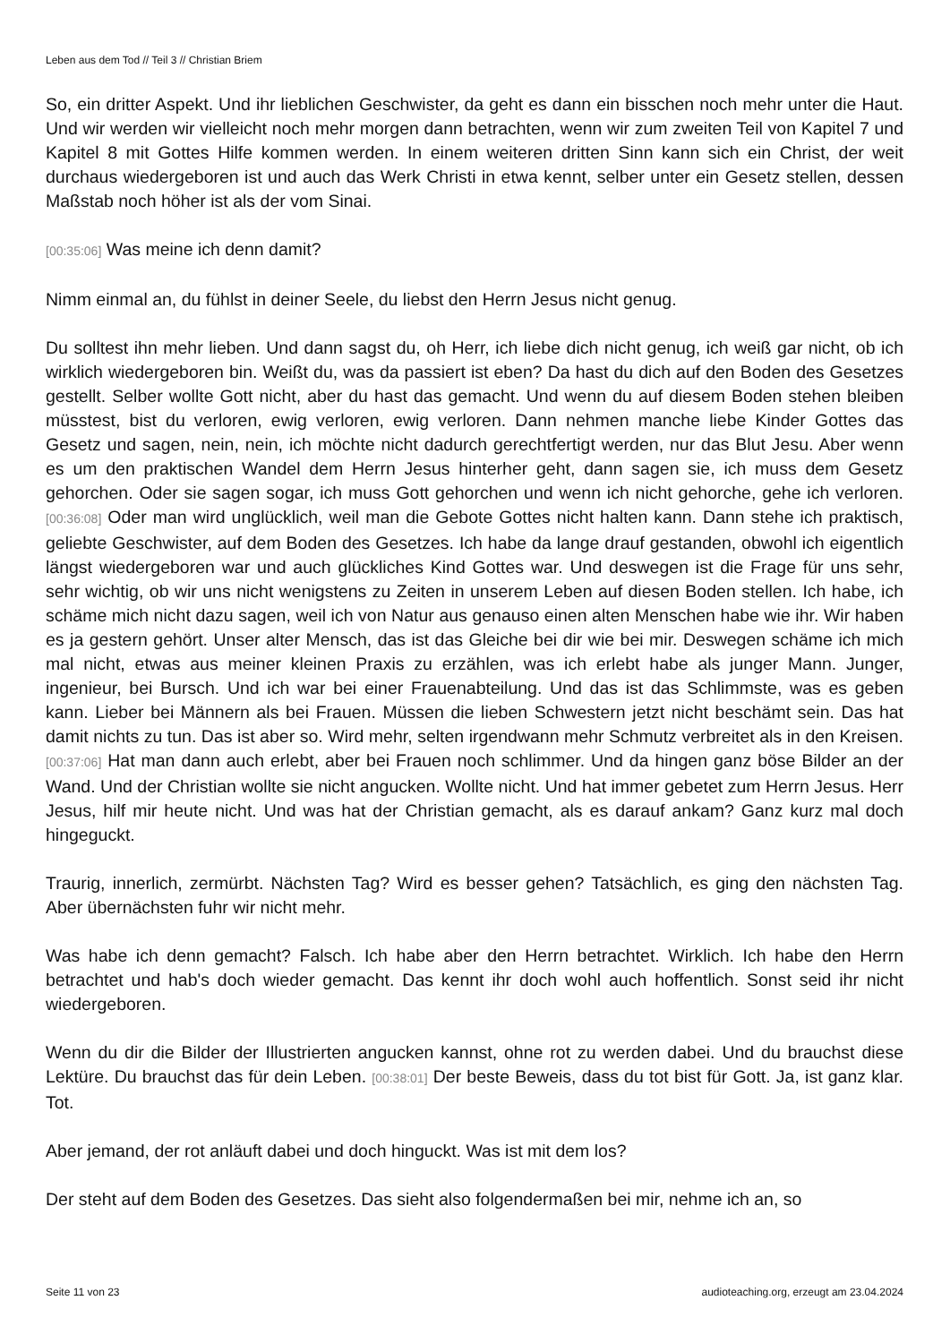Leben aus dem Tod // Teil 3 // Christian Briem
So, ein dritter Aspekt. Und ihr lieblichen Geschwister, da geht es dann ein bisschen noch mehr unter die Haut. Und wir werden wir vielleicht noch mehr morgen dann betrachten, wenn wir zum zweiten Teil von Kapitel 7 und Kapitel 8 mit Gottes Hilfe kommen werden. In einem weiteren dritten Sinn kann sich ein Christ, der weit durchaus wiedergeboren ist und auch das Werk Christi in etwa kennt, selber unter ein Gesetz stellen, dessen Maßstab noch höher ist als der vom Sinai.
[00:35:06] Was meine ich denn damit?
Nimm einmal an, du fühlst in deiner Seele, du liebst den Herrn Jesus nicht genug.
Du solltest ihn mehr lieben. Und dann sagst du, oh Herr, ich liebe dich nicht genug, ich weiß gar nicht, ob ich wirklich wiedergeboren bin. Weißt du, was da passiert ist eben? Da hast du dich auf den Boden des Gesetzes gestellt. Selber wollte Gott nicht, aber du hast das gemacht. Und wenn du auf diesem Boden stehen bleiben müsstest, bist du verloren, ewig verloren, ewig verloren. Dann nehmen manche liebe Kinder Gottes das Gesetz und sagen, nein, nein, ich möchte nicht dadurch gerechtfertigt werden, nur das Blut Jesu. Aber wenn es um den praktischen Wandel dem Herrn Jesus hinterher geht, dann sagen sie, ich muss dem Gesetz gehorchen. Oder sie sagen sogar, ich muss Gott gehorchen und wenn ich nicht gehorche, gehe ich verloren. [00:36:08] Oder man wird unglücklich, weil man die Gebote Gottes nicht halten kann. Dann stehe ich praktisch, geliebte Geschwister, auf dem Boden des Gesetzes. Ich habe da lange drauf gestanden, obwohl ich eigentlich längst wiedergeboren war und auch glückliches Kind Gottes war. Und deswegen ist die Frage für uns sehr, sehr wichtig, ob wir uns nicht wenigstens zu Zeiten in unserem Leben auf diesen Boden stellen. Ich habe, ich schäme mich nicht dazu sagen, weil ich von Natur aus genauso einen alten Menschen habe wie ihr. Wir haben es ja gestern gehört. Unser alter Mensch, das ist das Gleiche bei dir wie bei mir. Deswegen schäme ich mich mal nicht, etwas aus meiner kleinen Praxis zu erzählen, was ich erlebt habe als junger Mann. Junger, ingenieur, bei Bursch. Und ich war bei einer Frauenabteilung. Und das ist das Schlimmste, was es geben kann. Lieber bei Männern als bei Frauen. Müssen die lieben Schwestern jetzt nicht beschämt sein. Das hat damit nichts zu tun. Das ist aber so. Wird mehr, selten irgendwann mehr Schmutz verbreitet als in den Kreisen. [00:37:06] Hat man dann auch erlebt, aber bei Frauen noch schlimmer. Und da hingen ganz böse Bilder an der Wand. Und der Christian wollte sie nicht angucken. Wollte nicht. Und hat immer gebetet zum Herrn Jesus. Herr Jesus, hilf mir heute nicht. Und was hat der Christian gemacht, als es darauf ankam? Ganz kurz mal doch hingeguckt.
Traurig, innerlich, zermürbt. Nächsten Tag? Wird es besser gehen? Tatsächlich, es ging den nächsten Tag. Aber übernächsten fuhr wir nicht mehr.
Was habe ich denn gemacht? Falsch. Ich habe aber den Herrn betrachtet. Wirklich. Ich habe den Herrn betrachtet und hab's doch wieder gemacht. Das kennt ihr doch wohl auch hoffentlich. Sonst seid ihr nicht wiedergeboren.
Wenn du dir die Bilder der Illustrierten angucken kannst, ohne rot zu werden dabei. Und du brauchst diese Lektüre. Du brauchst das für dein Leben. [00:38:01] Der beste Beweis, dass du tot bist für Gott. Ja, ist ganz klar. Tot.
Aber jemand, der rot anläuft dabei und doch hinguckt. Was ist mit dem los?
Der steht auf dem Boden des Gesetzes. Das sieht also folgendermaßen bei mir, nehme ich an, so
Seite 11 von 23 audioteaching.org, erzeugt am 23.04.2024